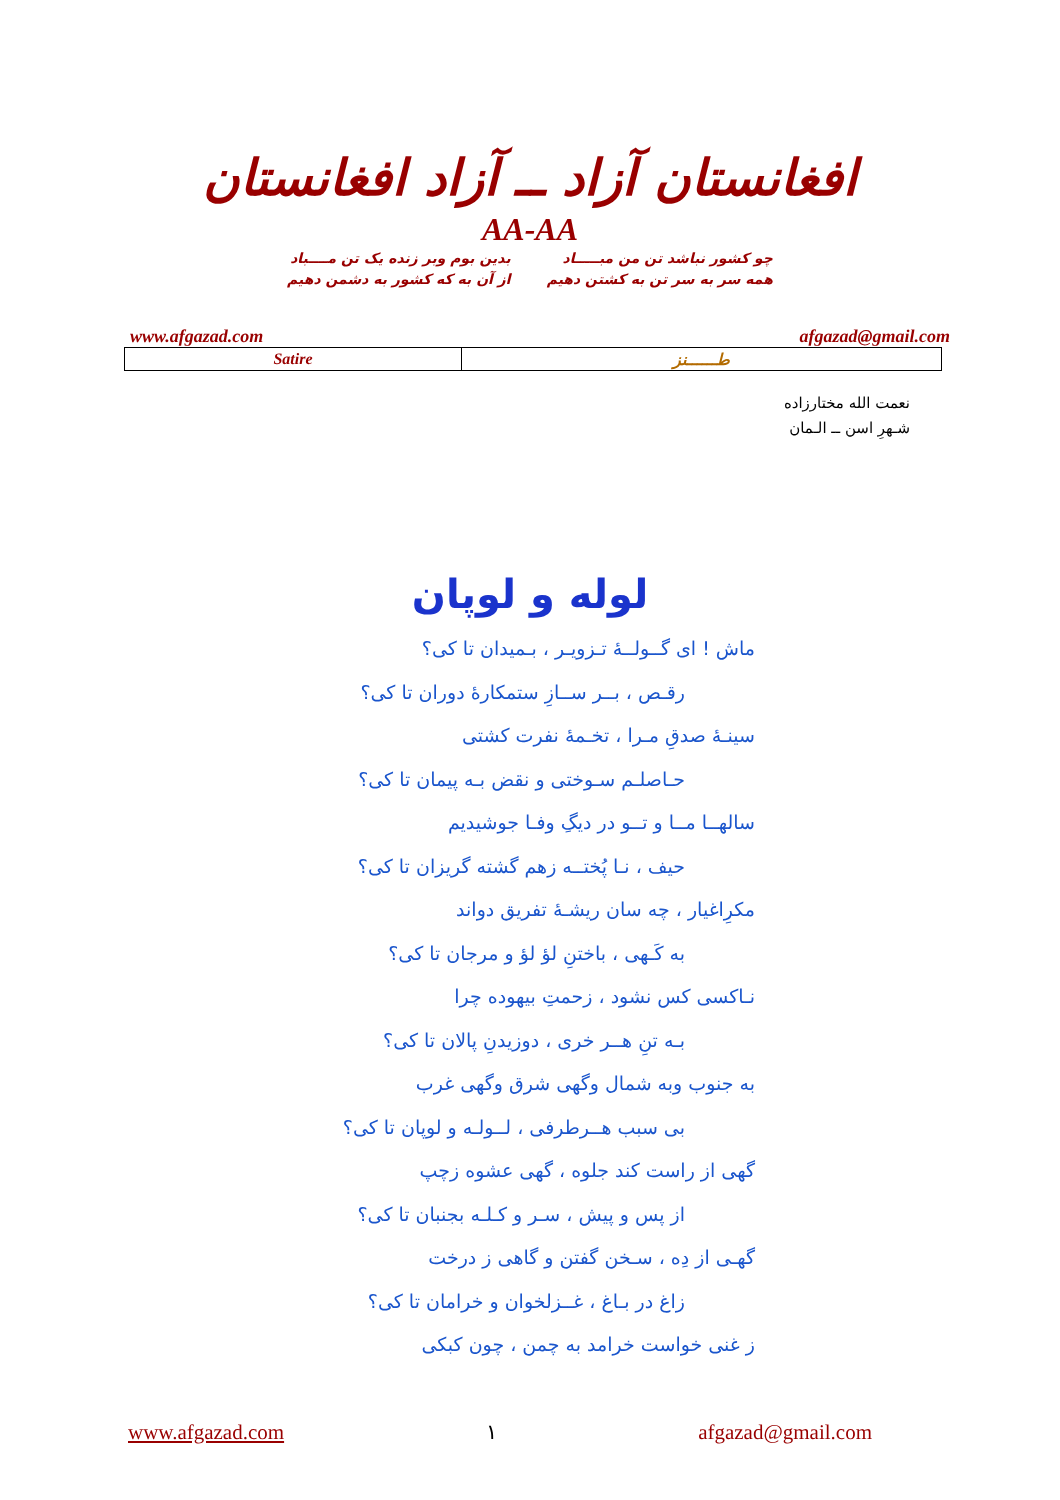افغانستان آزاد ــ آزاد افغانستان
AA-AA
چو کشور نباشد تن من مبـــــاد
همه سر به سر تن به کشتن دهیم
بدین بوم وبر زنده یک تن مــــباد
از آن به که کشور به دشمن دهیم
www.afgazad.com afgazad@gmail.com
| Satire | طــــــنز |
نعمت الله مختارزاده
شـهرِ اسن ــ الـمان
لوله و لوپان
ماش ! ای گــولــۀ تـزویـر ، بـمیدان تا کی؟
رقـص ، بــر ســازِ ستمکارۀ دوران تا کی؟
سینـۀ صدقِ مـرا ، تخـمۀ نفرت کشتی
حـاصلـم سـوختی و نقض بـه پیمان تا کی؟
سالهــا مــا و تــو در دیگِ وفـا جوشیدیم
حیف ، نـا پُختــه زهم گشته گریزان تا کی؟
مکرِاغیار ، چه سان ریشـۀ تفریق دواند
به کَـهی ، باختنِ لؤ لؤ و مرجان تا کی؟
نـاکسی کس نشود ، زحمتِ بیهوده چرا
بـه تنِ هــر خری ، دوزیدنِ پالان تا کی؟
به جنوب وبه شمال وگهی شرق وگهی غرب
بی سبب هــرطرفی ، لــولـه و لوپان تا کی؟
گهی از راست کند جلوه ، گهی عشوه زچپ
از پس و پیش ، سـر و کـلـه بجنبان تا کی؟
گهـی از دِه ، سـخن گفتن و گاهی ز درخت
زاغ در بـاغ ، غــزلخوان و خرامان تا کی؟
ز غنی خواست خرامد به چمن ، چون کبکی
www.afgazad.com ١ afgazad@gmail.com